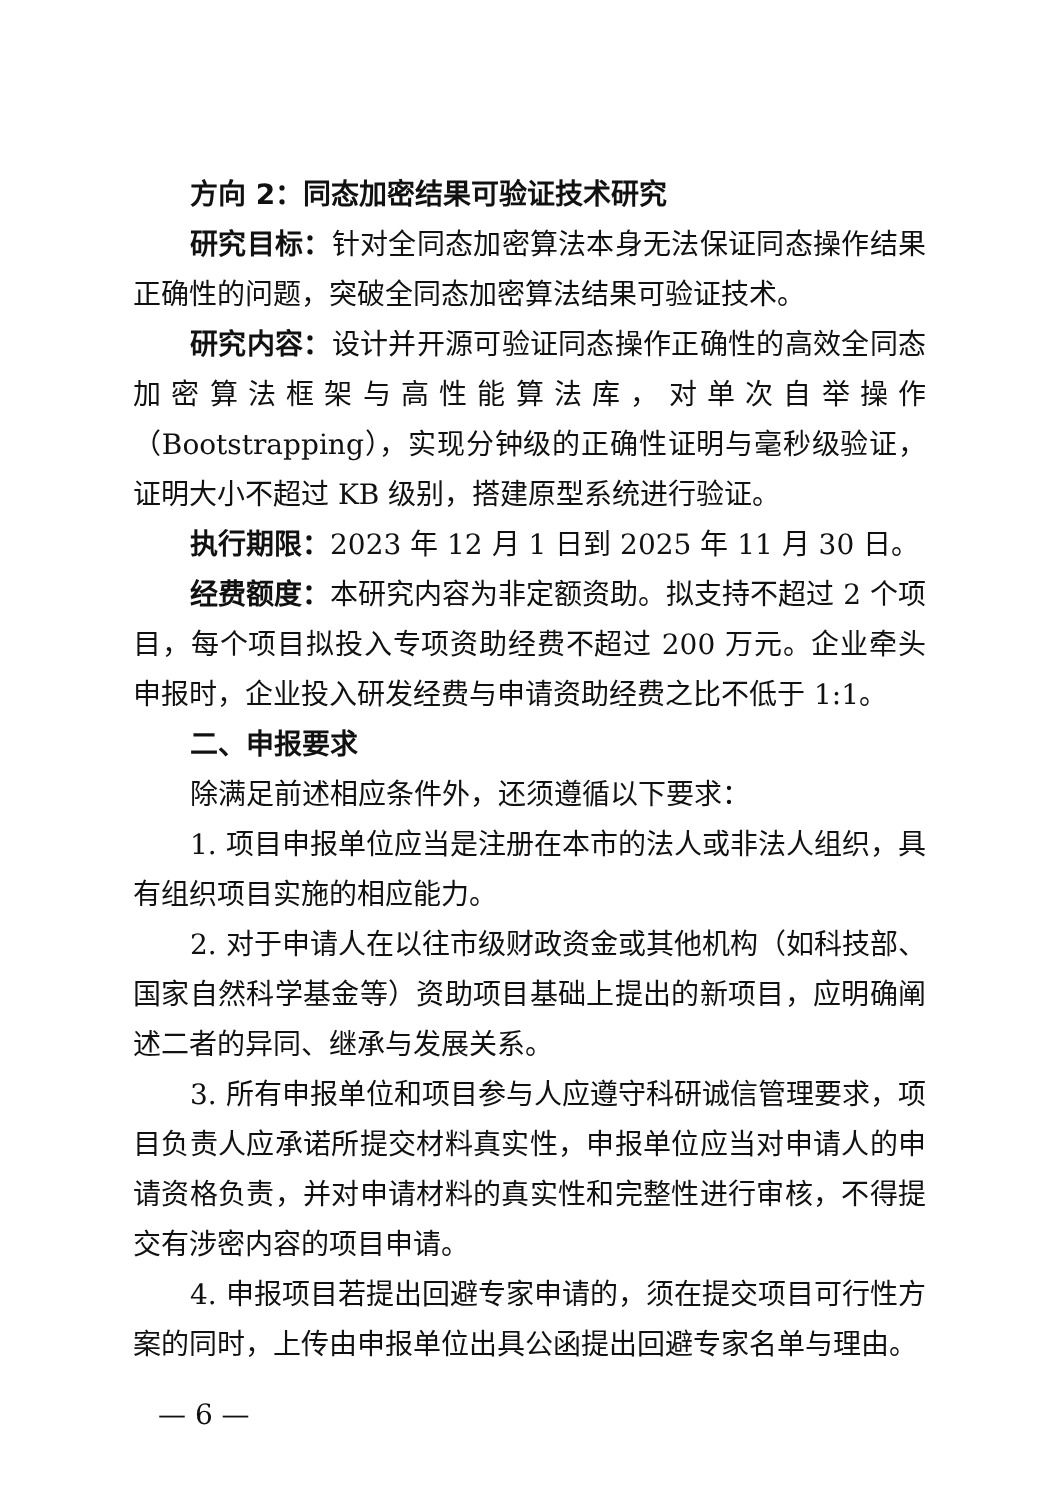方向 2：同态加密结果可验证技术研究
研究目标：针对全同态加密算法本身无法保证同态操作结果正确性的问题，突破全同态加密算法结果可验证技术。
研究内容：设计并开源可验证同态操作正确性的高效全同态加密算法框架与高性能算法库，对单次自举操作（Bootstrapping），实现分钟级的正确性证明与毫秒级验证，证明大小不超过 KB 级别，搭建原型系统进行验证。
执行期限：2023 年 12 月 1 日到 2025 年 11 月 30 日。
经费额度：本研究内容为非定额资助。拟支持不超过 2 个项目，每个项目拟投入专项资助经费不超过 200 万元。企业牵头申报时，企业投入研发经费与申请资助经费之比不低于 1:1。
二、申报要求
除满足前述相应条件外，还须遵循以下要求：
1. 项目申报单位应当是注册在本市的法人或非法人组织，具有组织项目实施的相应能力。
2. 对于申请人在以往市级财政资金或其他机构（如科技部、国家自然科学基金等）资助项目基础上提出的新项目，应明确阐述二者的异同、继承与发展关系。
3. 所有申报单位和项目参与人应遵守科研诚信管理要求，项目负责人应承诺所提交材料真实性，申报单位应当对申请人的申请资格负责，并对申请材料的真实性和完整性进行审核，不得提交有涉密内容的项目申请。
4. 申报项目若提出回避专家申请的，须在提交项目可行性方案的同时，上传由申报单位出具公函提出回避专家名单与理由。
— 6 —